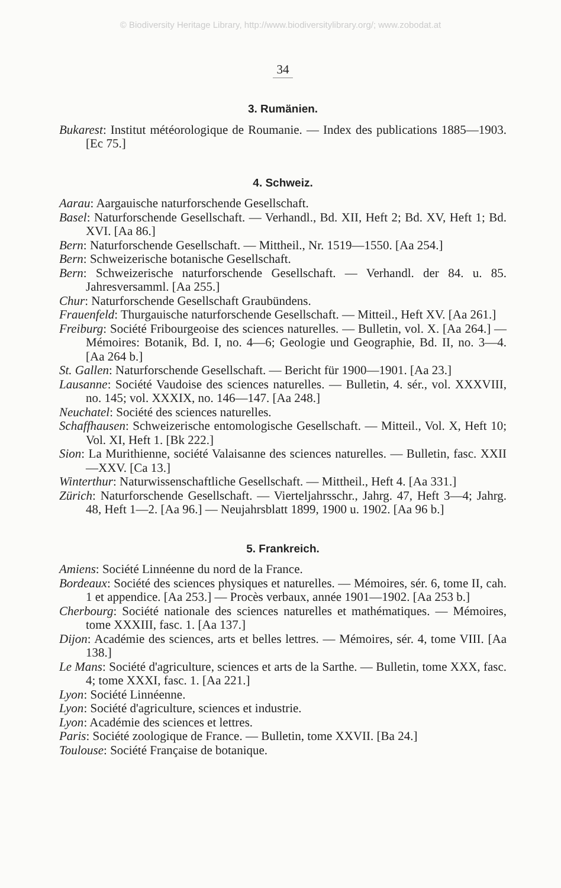© Biodiversity Heritage Library, http://www.biodiversitylibrary.org/; www.zobodat.at
34
3. Rumänien.
Bukarest: Institut météorologique de Roumanie. — Index des publications 1885—1903. [Ec 75.]
4. Schweiz.
Aarau: Aargauische naturforschende Gesellschaft.
Basel: Naturforschende Gesellschaft. — Verhandl., Bd. XII, Heft 2; Bd. XV, Heft 1; Bd. XVI. [Aa 86.]
Bern: Naturforschende Gesellschaft. — Mittheil., Nr. 1519—1550. [Aa 254.]
Bern: Schweizerische botanische Gesellschaft.
Bern: Schweizerische naturforschende Gesellschaft. — Verhandl. der 84. u. 85. Jahresversamml. [Aa 255.]
Chur: Naturforschende Gesellschaft Graubündens.
Frauenfeld: Thurgauische naturforschende Gesellschaft. — Mitteil., Heft XV. [Aa 261.]
Freiburg: Société Fribourgeoise des sciences naturelles. — Bulletin, vol. X. [Aa 264.] — Mémoires: Botanik, Bd. I, no. 4—6; Geologie und Geographie, Bd. II, no. 3—4. [Aa 264 b.]
St. Gallen: Naturforschende Gesellschaft. — Bericht für 1900—1901. [Aa 23.]
Lausanne: Société Vaudoise des sciences naturelles. — Bulletin, 4. sér., vol. XXXVIII, no. 145; vol. XXXIX, no. 146—147. [Aa 248.]
Neuchatel: Société des sciences naturelles.
Schaffhausen: Schweizerische entomologische Gesellschaft. — Mitteil., Vol. X, Heft 10; Vol. XI, Heft 1. [Bk 222.]
Sion: La Murithienne, société Valaisanne des sciences naturelles. — Bulletin, fasc. XXII—XXV. [Ca 13.]
Winterthur: Naturwissenschaftliche Gesellschaft. — Mittheil., Heft 4. [Aa 331.]
Zürich: Naturforschende Gesellschaft. — Vierteljahrsschr., Jahrg. 47, Heft 3—4; Jahrg. 48, Heft 1—2. [Aa 96.] — Neujahrsblatt 1899, 1900 u. 1902. [Aa 96 b.]
5. Frankreich.
Amiens: Société Linnéenne du nord de la France.
Bordeaux: Société des sciences physiques et naturelles. — Mémoires, sér. 6, tome II, cah. 1 et appendice. [Aa 253.] — Procès verbaux, année 1901—1902. [Aa 253 b.]
Cherbourg: Société nationale des sciences naturelles et mathématiques. — Mémoires, tome XXXIII, fasc. 1. [Aa 137.]
Dijon: Académie des sciences, arts et belles lettres. — Mémoires, sér. 4, tome VIII. [Aa 138.]
Le Mans: Société d'agriculture, sciences et arts de la Sarthe. — Bulletin, tome XXX, fasc. 4; tome XXXI, fasc. 1. [Aa 221.]
Lyon: Société Linnéenne.
Lyon: Société d'agriculture, sciences et industrie.
Lyon: Académie des sciences et lettres.
Paris: Société zoologique de France. — Bulletin, tome XXVII. [Ba 24.]
Toulouse: Société Française de botanique.